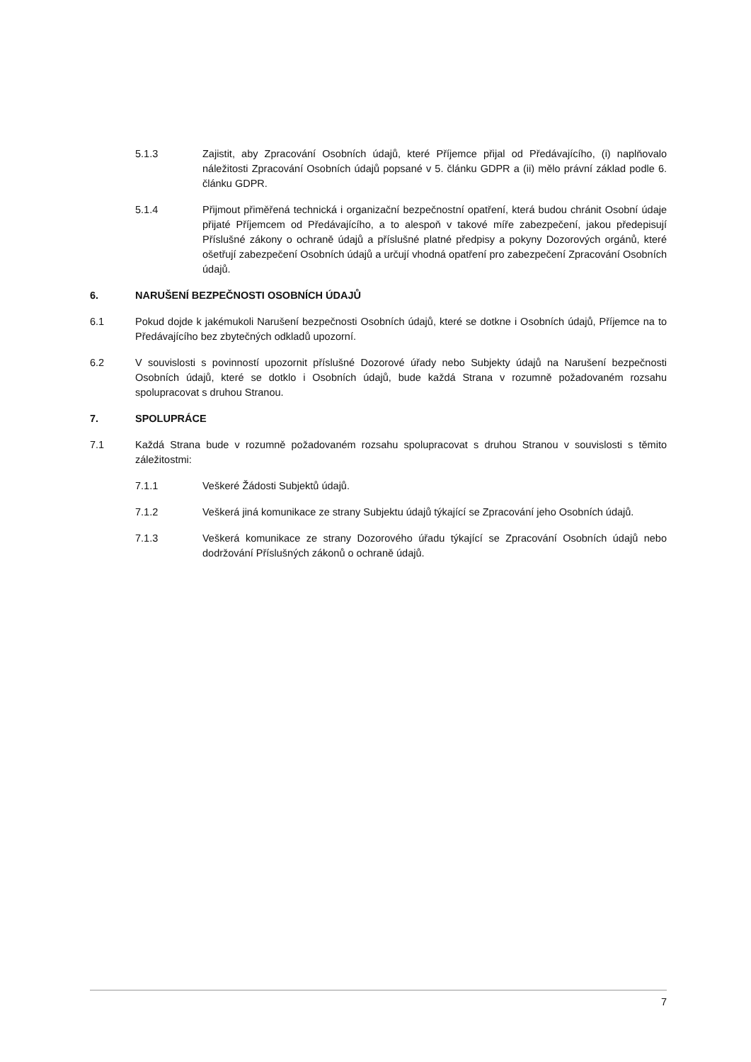5.1.3 Zajistit, aby Zpracování Osobních údajů, které Příjemce přijal od Předávajícího, (i) naplňovalo náležitosti Zpracování Osobních údajů popsané v 5. článku GDPR a (ii) mělo právní základ podle 6. článku GDPR.
5.1.4 Přijmout přiměřená technická i organizační bezpečnostní opatření, která budou chránit Osobní údaje přijaté Příjemcem od Předávajícího, a to alespoň v takové míře zabezpečení, jakou předepisují Příslušné zákony o ochraně údajů a příslušné platné předpisy a pokyny Dozorových orgánů, které ošetřují zabezpečení Osobních údajů a určují vhodná opatření pro zabezpečení Zpracování Osobních údajů.
6. NARUŠENÍ BEZPEČNOSTI OSOBNÍCH ÚDAJŮ
6.1 Pokud dojde k jakémukoli Narušení bezpečnosti Osobních údajů, které se dotkne i Osobních údajů, Příjemce na to Předávajícího bez zbytečných odkladů upozorní.
6.2 V souvislosti s povinností upozornit příslušné Dozorové úřady nebo Subjekty údajů na Narušení bezpečnosti Osobních údajů, které se dotklo i Osobních údajů, bude každá Strana v rozumně požadovaném rozsahu spolupracovat s druhou Stranou.
7. SPOLUPRÁCE
7.1 Každá Strana bude v rozumně požadovaném rozsahu spolupracovat s druhou Stranou v souvislosti s těmito záležitostmi:
7.1.1 Veškeré Žádosti Subjektů údajů.
7.1.2 Veškerá jiná komunikace ze strany Subjektu údajů týkající se Zpracování jeho Osobních údajů.
7.1.3 Veškerá komunikace ze strany Dozorového úřadu týkající se Zpracování Osobních údajů nebo dodržování Příslušných zákonů o ochraně údajů.
7